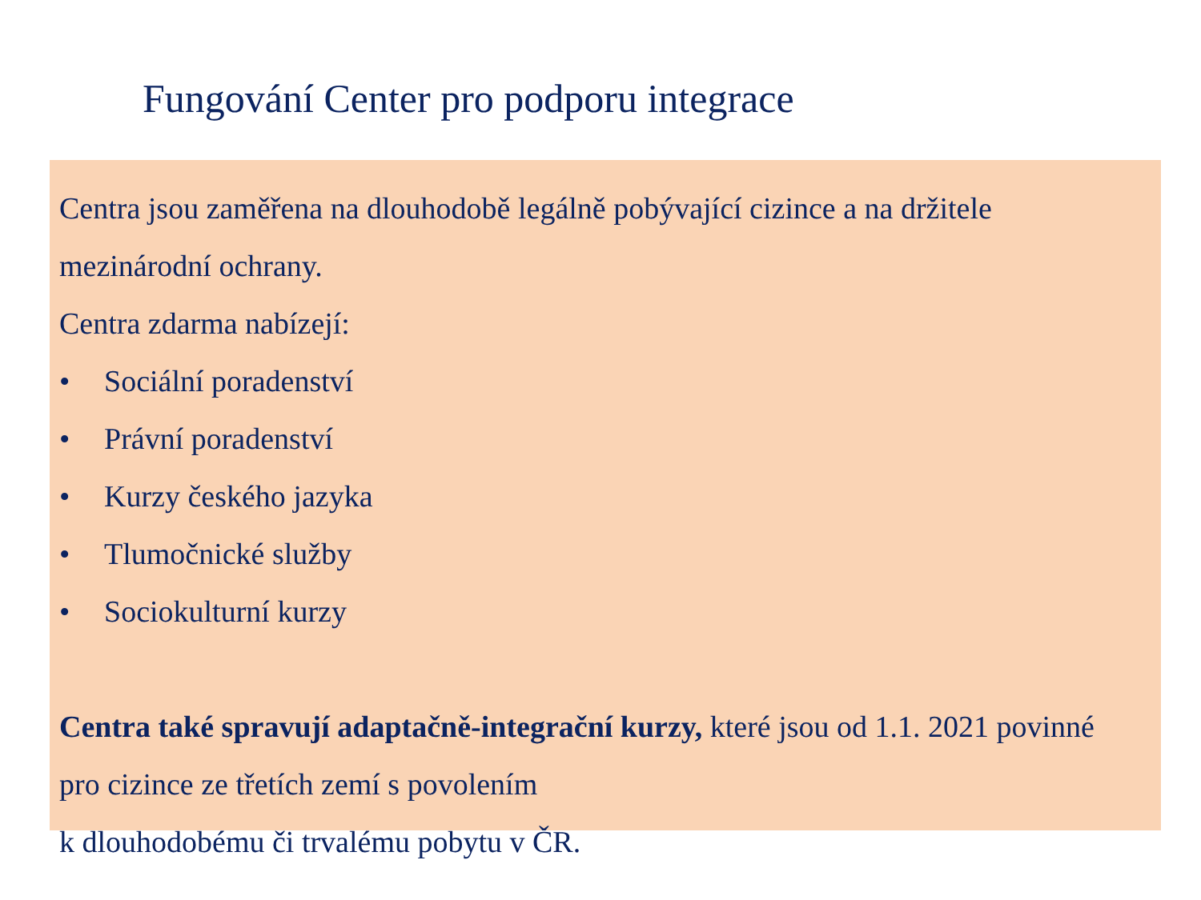Fungování Center pro podporu integrace
Centra jsou zaměřena na dlouhodobě legálně pobývající cizince a na držitele mezinárodní ochrany.
Centra zdarma nabízejí:
• Sociální poradenství
• Právní poradenství
• Kurzy českého jazyka
• Tlumočnické služby
• Sociokulturní kurzy
Centra také spravují adaptačně-integrační kurzy, které jsou od 1.1. 2021 povinné pro cizince ze třetích zemí s povolením
k dlouhodobému či trvalému pobytu v ČR.